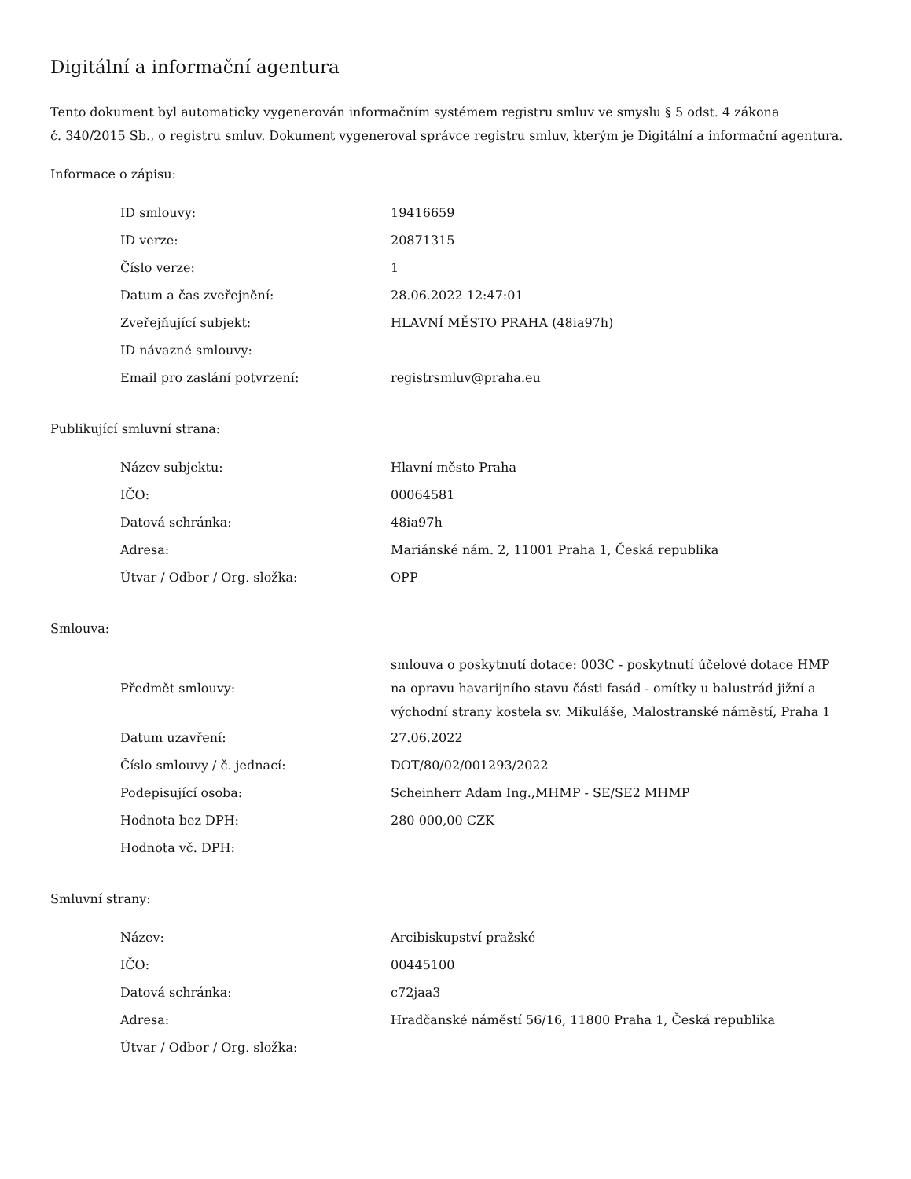Digitální a informační agentura
Tento dokument byl automaticky vygenerován informačním systémem registru smluv ve smyslu § 5 odst. 4 zákona
č. 340/2015 Sb., o registru smluv. Dokument vygeneroval správce registru smluv, kterým je Digitální a informační agentura.
Informace o zápisu:
| ID smlouvy: | 19416659 |
| ID verze: | 20871315 |
| Číslo verze: | 1 |
| Datum a čas zveřejnění: | 28.06.2022 12:47:01 |
| Zveřejňující subjekt: | HLAVNÍ MĚSTO PRAHA (48ia97h) |
| ID návazné smlouvy: | |
| Email pro zaslání potvrzení: | registrsmluv@praha.eu |
Publikující smluvní strana:
| Název subjektu: | Hlavní město Praha |
| IČO: | 00064581 |
| Datová schránka: | 48ia97h |
| Adresa: | Mariánské nám. 2, 11001 Praha 1, Česká republika |
| Útvar / Odbor / Org. složka: | OPP |
Smlouva:
| Předmět smlouvy: | smlouva o poskytnutí dotace: 003C - poskytnutí účelové dotace HMP na opravu havarijního stavu části fasád - omítky u balustrád jižní a východní strany kostela sv. Mikuláše, Malostranské náměstí, Praha 1 |
| Datum uzavření: | 27.06.2022 |
| Číslo smlouvy / č. jednací: | DOT/80/02/001293/2022 |
| Podepisující osoba: | Scheinherr Adam Ing.,MHMP - SE/SE2 MHMP |
| Hodnota bez DPH: | 280 000,00 CZK |
| Hodnota vč. DPH: | |
Smluvní strany:
| Název: | Arcibiskupství pražské |
| IČO: | 00445100 |
| Datová schránka: | c72jaa3 |
| Adresa: | Hradčanské náměstí 56/16, 11800 Praha 1, Česká republika |
| Útvar / Odbor / Org. složka: | |